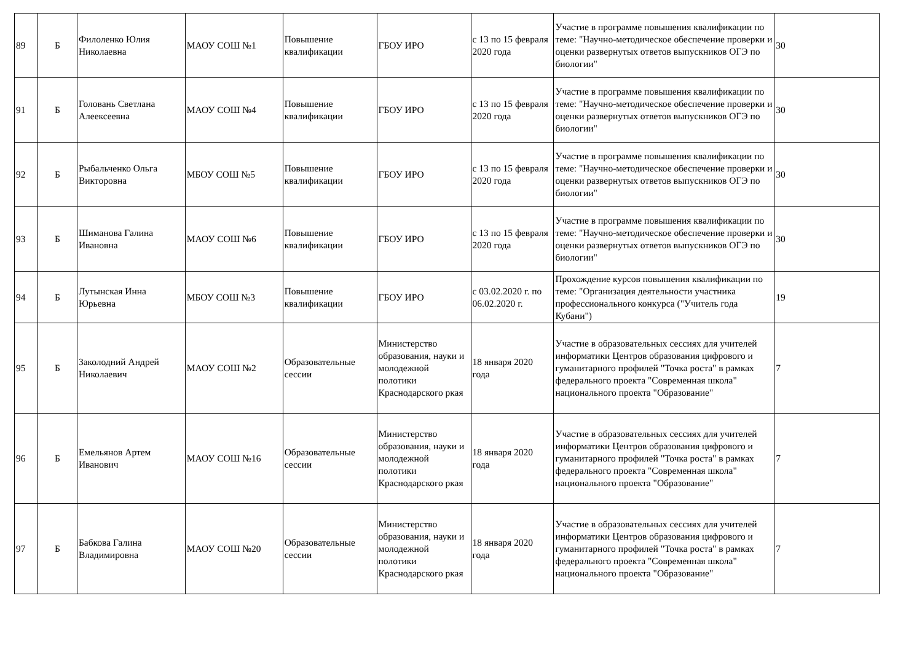| 89 | Б | Филоленко Юлия Николаевна | МАОУ СОШ №1 | Повышение квалификации | ГБОУ ИРО | с 13 по 15 февраля 2020 года | Участие в программе повышения квалификации по теме: "Научно-методическое обеспечение проверки и оценки развернутых ответов выпускников ОГЭ по биологии" | 30 |
| 91 | Б | Головань Светлана Алеексеевна | МАОУ СОШ №4 | Повышение квалификации | ГБОУ ИРО | с 13 по 15 февраля 2020 года | Участие в программе повышения квалификации по теме: "Научно-методическое обеспечение проверки и оценки развернутых ответов выпускников ОГЭ по биологии" | 30 |
| 92 | Б | Рыбальченко Ольга Викторовна | МБОУ СОШ №5 | Повышение квалификации | ГБОУ ИРО | с 13 по 15 февраля 2020 года | Участие в программе повышения квалификации по теме: "Научно-методическое обеспечение проверки и оценки развернутых ответов выпускников ОГЭ по биологии" | 30 |
| 93 | Б | Шиманова Галина Ивановна | МАОУ СОШ №6 | Повышение квалификации | ГБОУ ИРО | с 13 по 15 февраля 2020 года | Участие в программе повышения квалификации по теме: "Научно-методическое обеспечение проверки и оценки развернутых ответов выпускников ОГЭ по биологии" | 30 |
| 94 | Б | Лутынская Инна Юрьевна | МБОУ СОШ №3 | Повышение квалификации | ГБОУ ИРО | с 03.02.2020 г. по 06.02.2020 г. | Прохождение курсов повышения квалификации по теме: "Организация деятельности участника профессионального конкурса ("Учитель года Кубани") | 19 |
| 95 | Б | Заколодний Андрей Николаевич | МАОУ СОШ №2 | Образовательные сессии | Министерство образования, науки и молодежной полотики Краснодарского ркая | 18 января 2020 года | Участие в образовательных сессиях для учителей информатики Центров образования цифрового и гуманитарного профилей "Точка роста" в рамках федерального проекта "Современная школа" национального проекта "Образование" | 7 |
| 96 | Б | Емельянов Артем Иванович | МАОУ СОШ №16 | Образовательные сессии | Министерство образования, науки и молодежной полотики Краснодарского ркая | 18 января 2020 года | Участие в образовательных сессиях для учителей информатики Центров образования цифрового и гуманитарного профилей "Точка роста" в рамках федерального проекта "Современная школа" национального проекта "Образование" | 7 |
| 97 | Б | Бабкова Галина Владимировна | МАОУ СОШ №20 | Образовательные сессии | Министерство образования, науки и молодежной полотики Краснодарского ркая | 18 января 2020 года | Участие в образовательных сессиях для учителей информатики Центров образования цифрового и гуманитарного профилей "Точка роста" в рамках федерального проекта "Современная школа" национального проекта "Образование" | 7 |